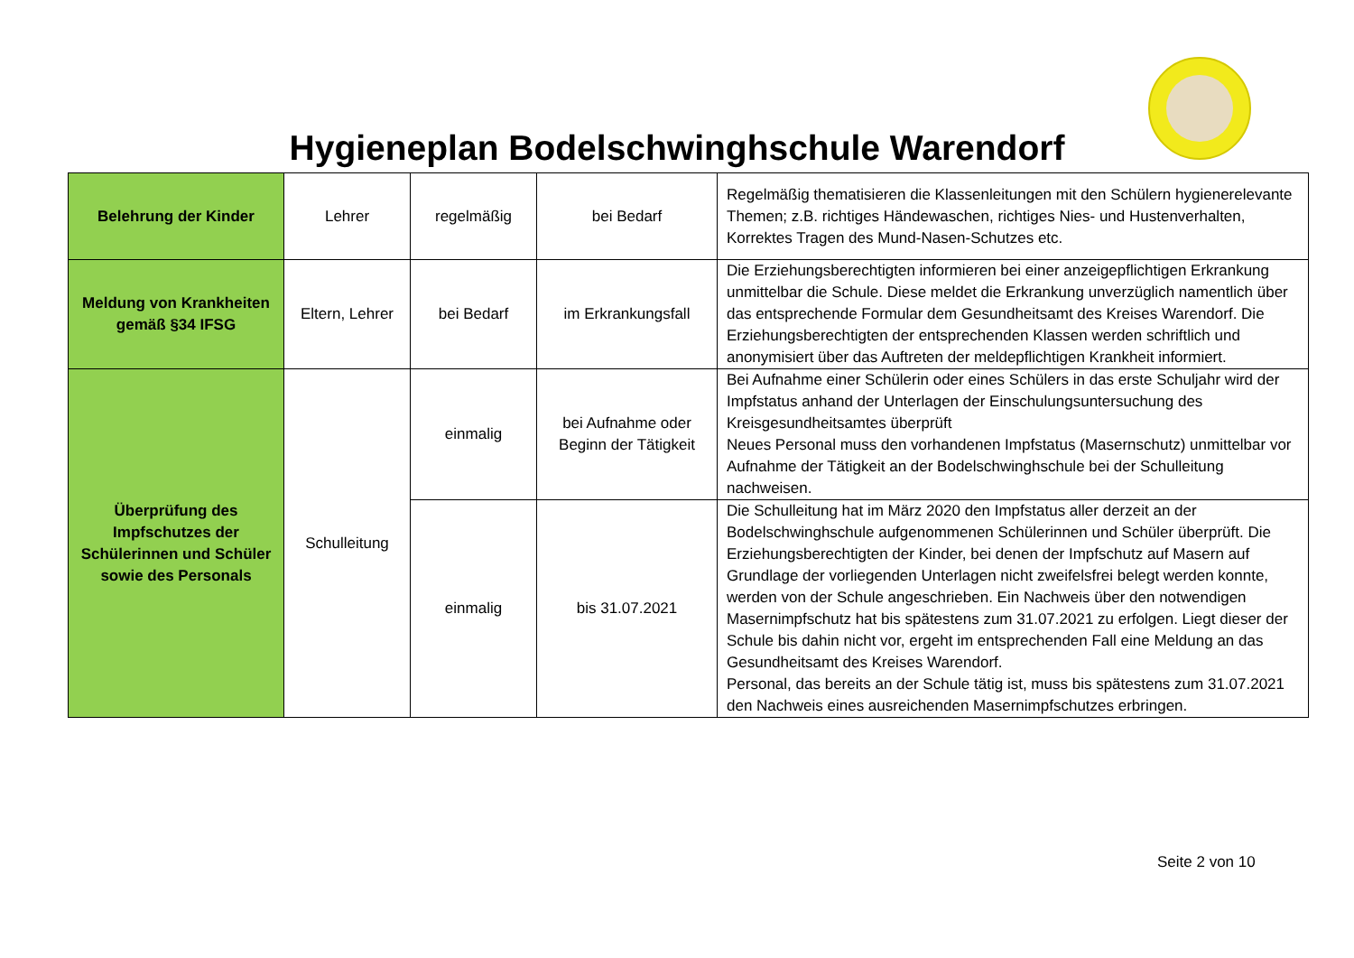Hygieneplan Bodelschwinghschule Warendorf
| Belehrung der Kinder | Lehrer | regelmäßig | bei Bedarf | Regelmäßig thematisieren die Klassenleitungen mit den Schülern hygienerelevante Themen; z.B. richtiges Händewaschen, richtiges Nies- und Hustenverhalten, Korrektes Tragen des Mund-Nasen-Schutzes etc. |
| Meldung von Krankheiten gemäß §34 IFSG | Eltern, Lehrer | bei Bedarf | im Erkrankungsfall | Die Erziehungsberechtigten informieren bei einer anzeigepflichtigen Erkrankung unmittelbar die Schule. Diese meldet die Erkrankung unverzüglich namentlich über das entsprechende Formular dem Gesundheitsamt des Kreises Warendorf. Die Erziehungsberechtigten der entsprechenden Klassen werden schriftlich und anonymisiert über das Auftreten der meldepflichtigen Krankheit informiert. |
| Überprüfung des Impfschutzes der Schülerinnen und Schüler sowie des Personals | Schulleitung | einmalig | bei Aufnahme oder Beginn der Tätigkeit | Bei Aufnahme einer Schülerin oder eines Schülers in das erste Schuljahr wird der Impfstatus anhand der Unterlagen der Einschulungsuntersuchung des Kreisgesundheitsamtes überprüft Neues Personal muss den vorhandenen Impfstatus (Masernschutz) unmittelbar vor Aufnahme der Tätigkeit an der Bodelschwinghschule bei der Schulleitung nachweisen. |
| | | einmalig | bis 31.07.2021 | Die Schulleitung hat im März 2020 den Impfstatus aller derzeit an der Bodelschwinghschule aufgenommenen Schülerinnen und Schüler überprüft. Die Erziehungsberechtigten der Kinder, bei denen der Impfschutz auf Masern auf Grundlage der vorliegenden Unterlagen nicht zweifelsfrei belegt werden konnte, werden von der Schule angeschrieben. Ein Nachweis über den notwendigen Masernimpfschutz hat bis spätestens zum 31.07.2021 zu erfolgen. Liegt dieser der Schule bis dahin nicht vor, ergeht im entsprechenden Fall eine Meldung an das Gesundheitsamt des Kreises Warendorf. Personal, das bereits an der Schule tätig ist, muss bis spätestens zum 31.07.2021 den Nachweis eines ausreichenden Masernimpfschutzes erbringen. |
Seite 2 von 10